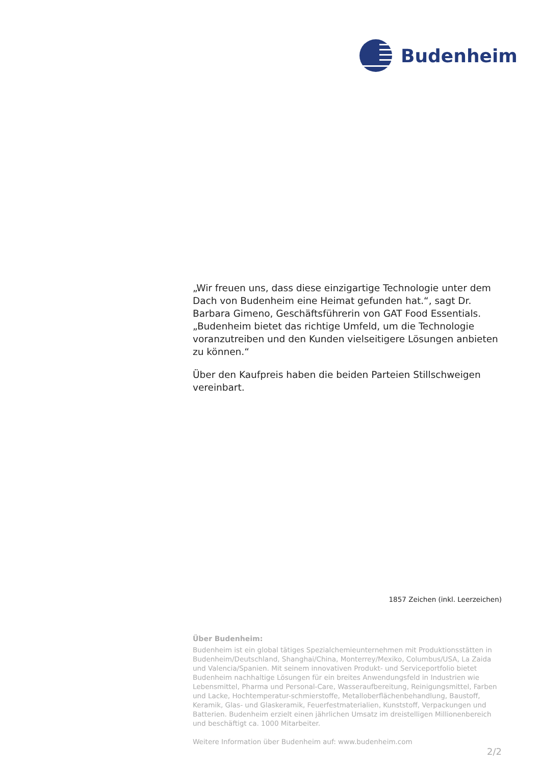Budenheim
„Wir freuen uns, dass diese einzigartige Technologie unter dem Dach von Budenheim eine Heimat gefunden hat.“, sagt Dr. Barbara Gimeno, Geschäftsführerin von GAT Food Essentials. „Budenheim bietet das richtige Umfeld, um die Technologie voranzutreiben und den Kunden vielseitigere Lösungen anbieten zu können.“
Über den Kaufpreis haben die beiden Parteien Stillschweigen vereinbart.
1857 Zeichen (inkl. Leerzeichen)
Über Budenheim:
Budenheim ist ein global tätiges Spezialchemieunternehmen mit Produktionsstätten in Budenheim/Deutschland, Shanghai/China, Monterrey/Mexiko, Columbus/USA, La Zaida und Valencia/Spanien. Mit seinem innovativen Produkt- und Serviceportfolio bietet Budenheim nachhaltige Lösungen für ein breites Anwendungsfeld in Industrien wie Lebensmittel, Pharma und Personal-Care, Wasseraufbereitung, Reinigungsmittel, Farben und Lacke, Hochtemperatur-schmierstoffe, Metalloberflächenbehandlung, Baustoff, Keramik, Glas- und Glaskeramik, Feuerfestmaterialien, Kunststoff, Verpackungen und Batterien. Budenheim erzielt einen jährlichen Umsatz im dreistelligen Millionenbereich und beschäftigt ca. 1000 Mitarbeiter.
Weitere Information über Budenheim auf: www.budenheim.com
2/2